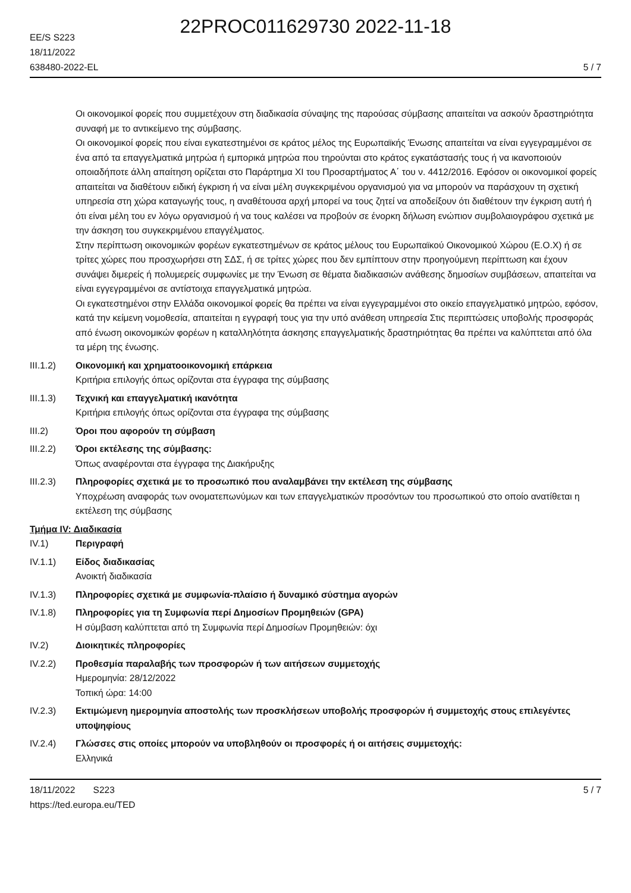22PROC011629730 2022-11-18
EE/S S223
18/11/2022
638480-2022-EL
5 / 7
Οι οικονομικοί φορείς που συμμετέχουν στη διαδικασία σύναψης της παρούσας σύμβασης απαιτείται να ασκούν δραστηριότητα συναφή με το αντικείμενο της σύμβασης.
Οι οικονομικοί φορείς που είναι εγκατεστημένοι σε κράτος μέλος της Ευρωπαϊκής Ένωσης απαιτείται να είναι εγγεγραμμένοι σε ένα από τα επαγγελματικά μητρώα ή εμπορικά μητρώα που τηρούνται στο κράτος εγκατάστασής τους ή να ικανοποιούν οποιαδήποτε άλλη απαίτηση ορίζεται στο Παράρτημα XI του Προσαρτήματος Α΄ του ν. 4412/2016. Εφόσον οι οικονομικοί φορείς απαιτείται να διαθέτουν ειδική έγκριση ή να είναι μέλη συγκεκριμένου οργανισμού για να μπορούν να παράσχουν τη σχετική υπηρεσία στη χώρα καταγωγής τους, η αναθέτουσα αρχή μπορεί να τους ζητεί να αποδείξουν ότι διαθέτουν την έγκριση αυτή ή ότι είναι μέλη του εν λόγω οργανισμού ή να τους καλέσει να προβούν σε ένορκη δήλωση ενώπιον συμβολαιογράφου σχετικά με την άσκηση του συγκεκριμένου επαγγέλματος.
Στην περίπτωση οικονομικών φορέων εγκατεστημένων σε κράτος μέλους του Ευρωπαϊκού Οικονομικού Χώρου (Ε.Ο.Χ) ή σε τρίτες χώρες που προσχωρήσει στη ΣΔΣ, ή σε τρίτες χώρες που δεν εμπίπτουν στην προηγούμενη περίπτωση και έχουν συνάψει διμερείς ή πολυμερείς συμφωνίες με την Ένωση σε θέματα διαδικασιών ανάθεσης δημοσίων συμβάσεων, απαιτείται να είναι εγγεγραμμένοι σε αντίστοιχα επαγγελματικά μητρώα.
Οι εγκατεστημένοι στην Ελλάδα οικονομικοί φορείς θα πρέπει να είναι εγγεγραμμένοι στο οικείο επαγγελματικό μητρώο, εφόσον, κατά την κείμενη νομοθεσία, απαιτείται η εγγραφή τους για την υπό ανάθεση υπηρεσία Στις περιπτώσεις υποβολής προσφοράς από ένωση οικονομικών φορέων η καταλληλότητα άσκησης επαγγελματικής δραστηριότητας θα πρέπει να καλύπτεται από όλα τα μέρη της ένωσης.
III.1.2) Οικονομική και χρηματοοικονομική επάρκεια
Κριτήρια επιλογής όπως ορίζονται στα έγγραφα της σύμβασης
III.1.3) Τεχνική και επαγγελματική ικανότητα
Κριτήρια επιλογής όπως ορίζονται στα έγγραφα της σύμβασης
III.2) Όροι που αφορούν τη σύμβαση
III.2.2) Όροι εκτέλεσης της σύμβασης:
Όπως αναφέρονται στα έγγραφα της Διακήρυξης
III.2.3) Πληροφορίες σχετικά με το προσωπικό που αναλαμβάνει την εκτέλεση της σύμβασης
Υποχρέωση αναφοράς των ονοματεπωνύμων και των επαγγελματικών προσόντων του προσωπικού στο οποίο ανατίθεται η εκτέλεση της σύμβασης
Τμήμα IV: Διαδικασία
IV.1) Περιγραφή
IV.1.1) Είδος διαδικασίας
Ανοικτή διαδικασία
IV.1.3) Πληροφορίες σχετικά με συμφωνία-πλαίσιο ή δυναμικό σύστημα αγορών
IV.1.8) Πληροφορίες για τη Συμφωνία περί Δημοσίων Προμηθειών (GPA)
Η σύμβαση καλύπτεται από τη Συμφωνία περί Δημοσίων Προμηθειών: όχι
IV.2) Διοικητικές πληροφορίες
IV.2.2) Προθεσμία παραλαβής των προσφορών ή των αιτήσεων συμμετοχής
Ημερομηνία: 28/12/2022
Τοπική ώρα: 14:00
IV.2.3) Εκτιμώμενη ημερομηνία αποστολής των προσκλήσεων υποβολής προσφορών ή συμμετοχής στους επιλεγέντες υποψηφίους
IV.2.4) Γλώσσες στις οποίες μπορούν να υποβληθούν οι προσφορές ή οι αιτήσεις συμμετοχής:
Ελληνικά
18/11/2022 S223
https://ted.europa.eu/TED
5 / 7